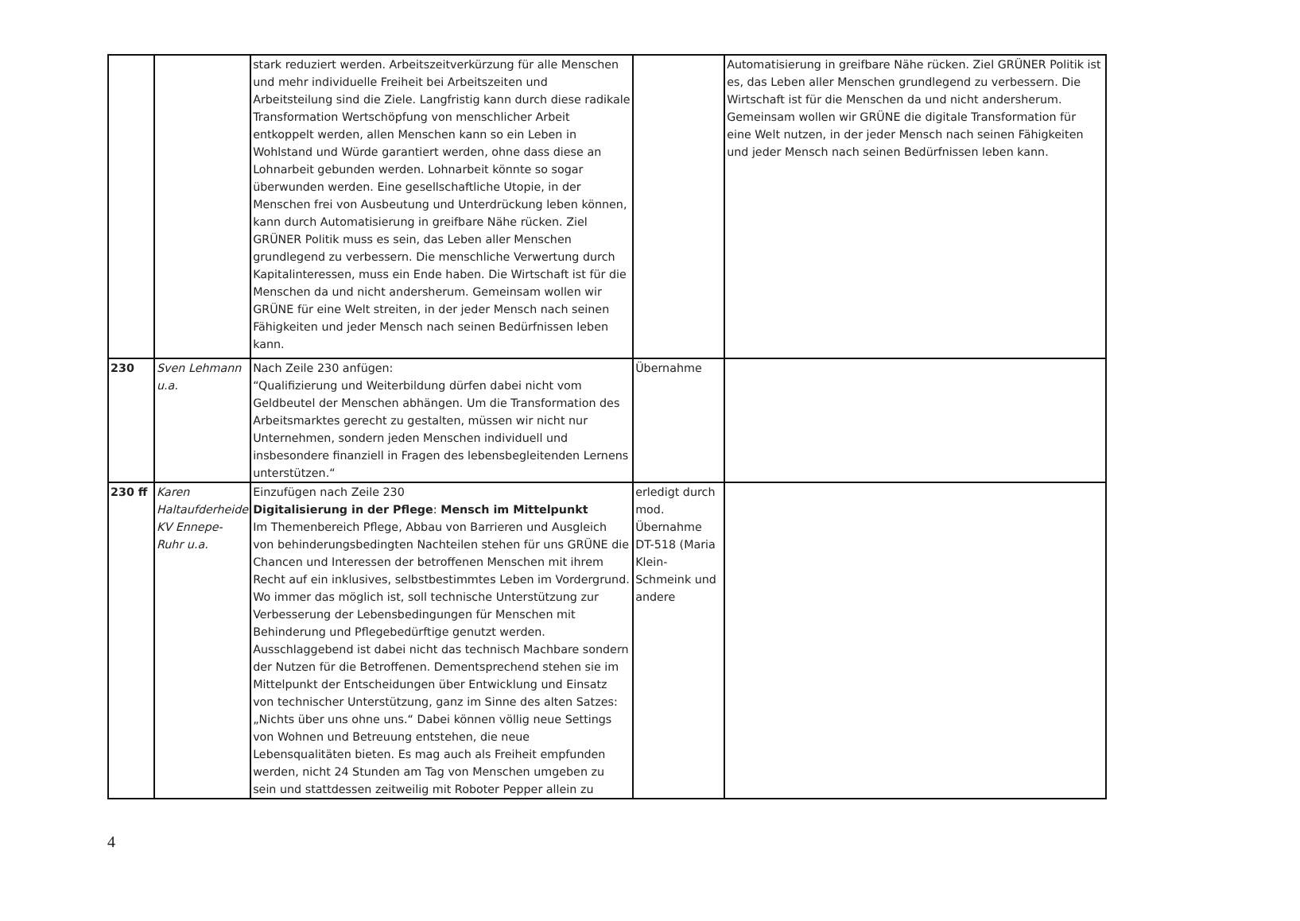| | | stark reduziert werden. Arbeitszeitverkürzung für alle Menschen und mehr individuelle Freiheit bei Arbeitszeiten und Arbeitsteilung sind die Ziele. Langfristig kann durch diese radikale Transformation Wertschöpfung von menschlicher Arbeit entkoppelt werden, allen Menschen kann so ein Leben in Wohlstand und Würde garantiert werden, ohne dass diese an Lohnarbeit gebunden werden. Lohnarbeit könnte so sogar überwunden werden. Eine gesellschaftliche Utopie, in der Menschen frei von Ausbeutung und Unterdrückung leben können, kann durch Automatisierung in greifbare Nähe rücken. Ziel GRÜNER Politik muss es sein, das Leben aller Menschen grundlegend zu verbessern. Die menschliche Verwertung durch Kapitalinteressen, muss ein Ende haben. Die Wirtschaft ist für die Menschen da und nicht andersherum. Gemeinsam wollen wir GRÜNE für eine Welt streiten, in der jeder Mensch nach seinen Fähigkeiten und jeder Mensch nach seinen Bedürfnissen leben kann. | | Automatisierung in greifbare Nähe rücken. Ziel GRÜNER Politik ist es, das Leben aller Menschen grundlegend zu verbessern. Die Wirtschaft ist für die Menschen da und nicht andersherum. Gemeinsam wollen wir GRÜNE die digitale Transformation für eine Welt nutzen, in der jeder Mensch nach seinen Fähigkeiten und jeder Mensch nach seinen Bedürfnissen leben kann. |
| 230 | Sven Lehmann u.a. | Nach Zeile 230 anfügen: “Qualifizierung und Weiterbildung dürfen dabei nicht vom Geldbeutel der Menschen abhängen. Um die Transformation des Arbeitsmarktes gerecht zu gestalten, müssen wir nicht nur Unternehmen, sondern jeden Menschen individuell und insbesondere finanziell in Fragen des lebensbegleitenden Lernens unterstützen.“ | Übernahme | |
| 230 ff | Karen Haltaufderheide KV Ennepe-Ruhr u.a. | Einzufügen nach Zeile 230 Digitalisierung in der Pflege : Mensch im Mittelpunkt Im Themenbereich Pflege, Abbau von Barrieren und Ausgleich von behinderungsbedingten Nachteilen stehen für uns GRÜNE die Chancen und Interessen der betroffenen Menschen mit ihrem Recht auf ein inklusives, selbstbestimmtes Leben im Vordergrund. Wo immer das möglich ist, soll technische Unterstützung zur Verbesserung der Lebensbedingungen für Menschen mit Behinderung und Pflegebedürftige genutzt werden. Ausschlaggebend ist dabei nicht das technisch Machbare sondern der Nutzen für die Betroffenen. Dementsprechend stehen sie im Mittelpunkt der Entscheidungen über Entwicklung und Einsatz von technischer Unterstützung, ganz im Sinne des alten Satzes: „Nichts über uns ohne uns.“ Dabei können völlig neue Settings von Wohnen und Betreuung entstehen, die neue Lebensqualitäten bieten. Es mag auch als Freiheit empfunden werden, nicht 24 Stunden am Tag von Menschen umgeben zu sein und stattdessen zeitweilig mit Roboter Pepper allein zu | erledigt durch mod. Übernahme DT-518 (Maria Klein-Schmeink und andere | |
4